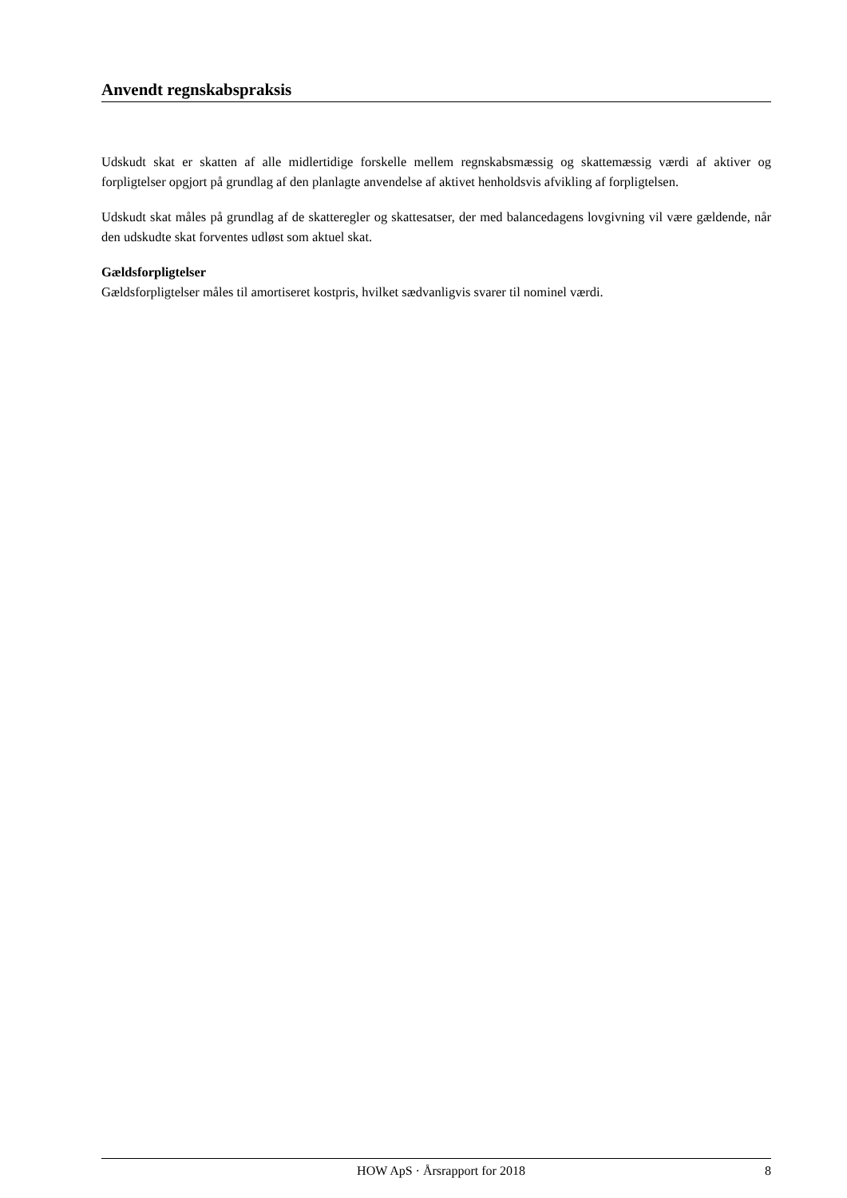Anvendt regnskabspraksis
Udskudt skat er skatten af alle midlertidige forskelle mellem regnskabsmæssig og skattemæssig værdi af aktiver og forpligtelser opgjort på grundlag af den planlagte anvendelse af aktivet henholdsvis afvikling af forpligtelsen.
Udskudt skat måles på grundlag af de skatteregler og skattesatser, der med balancedagens lovgivning vil være gældende, når den udskudte skat forventes udløst som aktuel skat.
Gældsforpligtelser
Gældsforpligtelser måles til amortiseret kostpris, hvilket sædvanligvis svarer til nominel værdi.
HOW ApS · Årsrapport for 2018 8